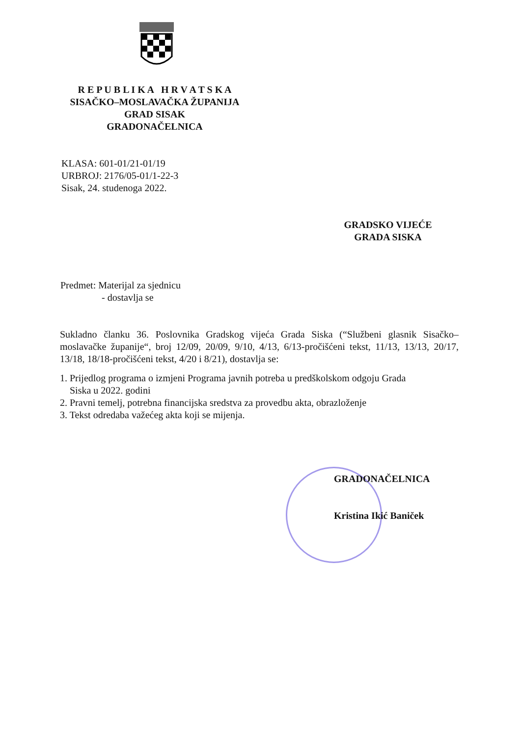R E P U B L I K A H R V A T S K A
SISAČKO–MOSLAVAČKA ŽUPANIJA
GRAD SISAK
GRADONAČELNICA
KLASA: 601-01/21-01/19
URBROJ: 2176/05-01/1-22-3
Sisak, 24. studenoga 2022.
GRADSKO VIJEĆE
GRADA SISKA
Predmet: Materijal za sjednicu
- dostavlja se
Sukladno članku 36. Poslovnika Gradskog vijeća Grada Siska (“Službeni glasnik Sisačko–moslavačke županije“, broj 12/09, 20/09, 9/10, 4/13, 6/13-pročišćeni tekst, 11/13, 13/13, 20/17, 13/18, 18/18-pročišćeni tekst, 4/20 i 8/21), dostavlja se:
1. Prijedlog programa o izmjeni Programa javnih potreba u predškolskom odgoju Grada
Siska u 2022. godini
2. Pravni temelj, potrebna financijska sredstva za provedbu akta, obrazloženje
3. Tekst odredaba važećeg akta koji se mijenja.
GRADONAČELNICA
Kristina Ikić Baniček